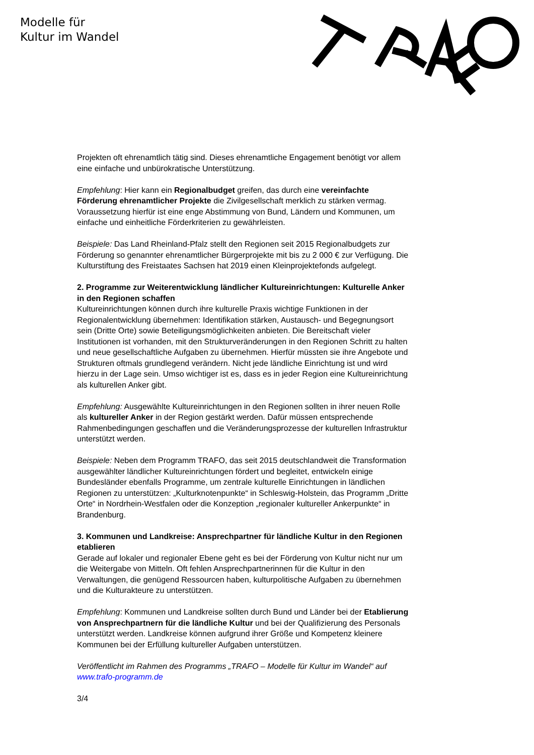Modelle für
Kultur im Wandel
Projekten oft ehrenamtlich tätig sind. Dieses ehrenamtliche Engagement benötigt vor allem eine einfache und unbürokratische Unterstützung.
Empfehlung: Hier kann ein Regionalbudget greifen, das durch eine vereinfachte Förderung ehrenamtlicher Projekte die Zivilgesellschaft merklich zu stärken vermag. Voraussetzung hierfür ist eine enge Abstimmung von Bund, Ländern und Kommunen, um einfache und einheitliche Förderkriterien zu gewährleisten.
Beispiele: Das Land Rheinland-Pfalz stellt den Regionen seit 2015 Regionalbudgets zur Förderung so genannter ehrenamtlicher Bürgerprojekte mit bis zu 2 000 € zur Verfügung. Die Kulturstiftung des Freistaates Sachsen hat 2019 einen Kleinprojektefonds aufgelegt.
2. Programme zur Weiterentwicklung ländlicher Kultureinrichtungen: Kulturelle Anker in den Regionen schaffen
Kultureinrichtungen können durch ihre kulturelle Praxis wichtige Funktionen in der Regionalentwicklung übernehmen: Identifikation stärken, Austausch- und Begegnungsort sein (Dritte Orte) sowie Beteiligungsmöglichkeiten anbieten. Die Bereitschaft vieler Institutionen ist vorhanden, mit den Strukturveränderungen in den Regionen Schritt zu halten und neue gesellschaftliche Aufgaben zu übernehmen. Hierfür müssten sie ihre Angebote und Strukturen oftmals grundlegend verändern. Nicht jede ländliche Einrichtung ist und wird hierzu in der Lage sein. Umso wichtiger ist es, dass es in jeder Region eine Kultureinrichtung als kulturellen Anker gibt.
Empfehlung: Ausgewählte Kultureinrichtungen in den Regionen sollten in ihrer neuen Rolle als kultureller Anker in der Region gestärkt werden. Dafür müssen entsprechende Rahmenbedingungen geschaffen und die Veränderungsprozesse der kulturellen Infrastruktur unterstützt werden.
Beispiele: Neben dem Programm TRAFO, das seit 2015 deutschlandweit die Transformation ausgewählter ländlicher Kultureinrichtungen fördert und begleitet, entwickeln einige Bundesländer ebenfalls Programme, um zentrale kulturelle Einrichtungen in ländlichen Regionen zu unterstützen: „Kulturknotenpunkte“ in Schleswig-Holstein, das Programm „Dritte Orte“ in Nordrhein-Westfalen oder die Konzeption „regionaler kultureller Ankerpunkte“ in Brandenburg.
3. Kommunen und Landkreise: Ansprechpartner für ländliche Kultur in den Regionen etablieren
Gerade auf lokaler und regionaler Ebene geht es bei der Förderung von Kultur nicht nur um die Weitergabe von Mitteln. Oft fehlen Ansprechpartnerinnen für die Kultur in den Verwaltungen, die genügend Ressourcen haben, kulturpolitische Aufgaben zu übernehmen und die Kulturakteure zu unterstützen.
Empfehlung: Kommunen und Landkreise sollten durch Bund und Länder bei der Etablierung von Ansprechpartnern für die ländliche Kultur und bei der Qualifizierung des Personals unterstützt werden. Landkreise können aufgrund ihrer Größe und Kompetenz kleinere Kommunen bei der Erfüllung kultureller Aufgaben unterstützen.
Veröffentlicht im Rahmen des Programms „TRAFO – Modelle für Kultur im Wandel“ auf www.trafo-programm.de
3/4